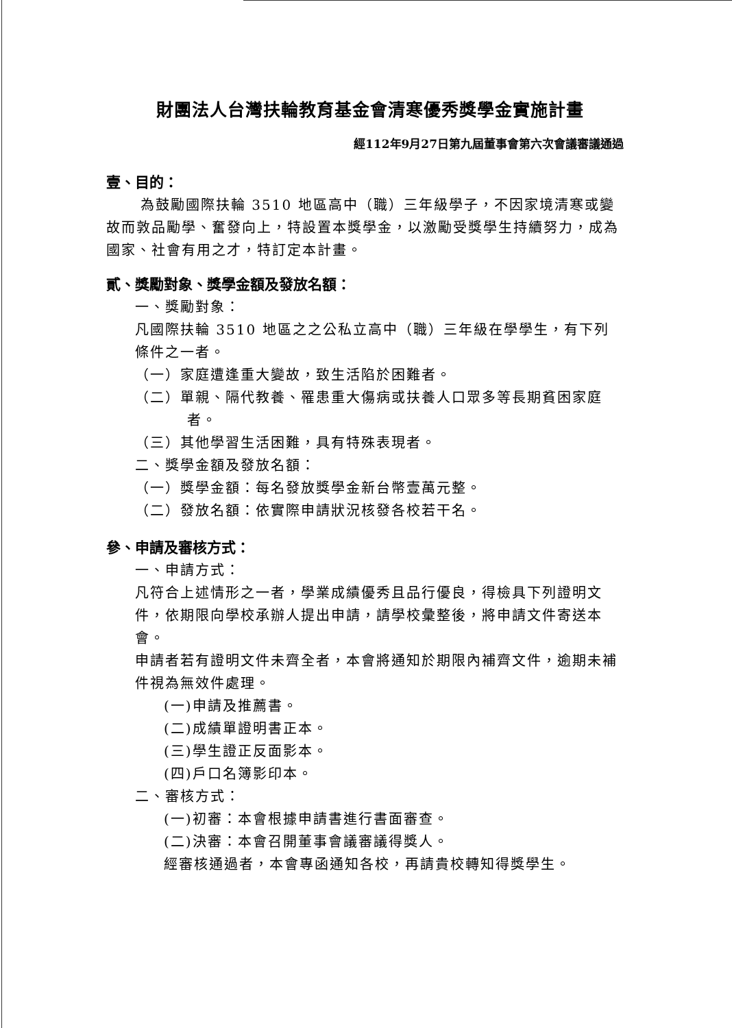財團法人台灣扶輪教育基金會清寒優秀獎學金實施計畫
經112年9月27日第九屆董事會第六次會議審議通過
壹、目的：
為鼓勵國際扶輪 3510 地區高中（職）三年級學子，不因家境清寒或變故而敦品勵學、奮發向上，特設置本獎學金，以激勵受獎學生持續努力，成為國家、社會有用之才，特訂定本計畫。
貳、獎勵對象、獎學金額及發放名額：
一、獎勵對象：
凡國際扶輪 3510 地區之之公私立高中（職）三年級在學學生，有下列條件之一者。
（一）家庭遭逢重大變故，致生活陷於困難者。
（二）單親、隔代教養、罹患重大傷病或扶養人口眾多等長期貧困家庭者。
（三）其他學習生活困難，具有特殊表現者。
二、獎學金額及發放名額：
（一）獎學金額：每名發放獎學金新台幣壹萬元整。
（二）發放名額：依實際申請狀況核發各校若干名。
參、申請及審核方式：
一、申請方式：
凡符合上述情形之一者，學業成績優秀且品行優良，得檢具下列證明文件，依期限向學校承辦人提出申請，請學校彙整後，將申請文件寄送本會。
申請者若有證明文件未齊全者，本會將通知於期限內補齊文件，逾期未補件視為無效件處理。
(一)申請及推薦書。
(二)成績單證明書正本。
(三)學生證正反面影本。
(四)戶口名簿影印本。
二、審核方式：
(一)初審：本會根據申請書進行書面審查。
(二)決審：本會召開董事會議審議得獎人。
經審核通過者，本會專函通知各校，再請貴校轉知得獎學生。